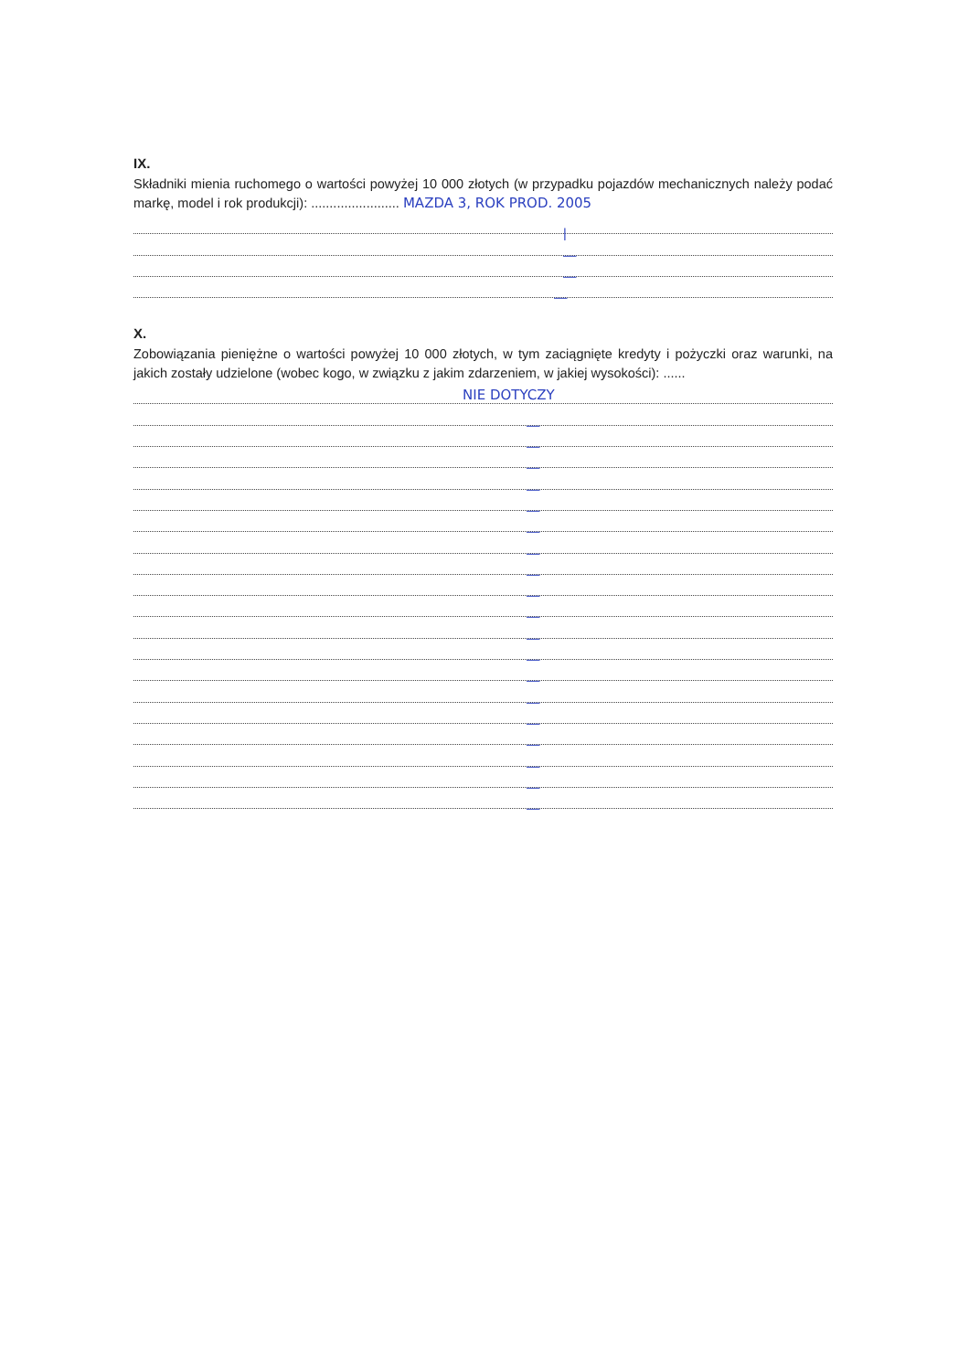IX.
Składniki mienia ruchomego o wartości powyżej 10 000 złotych (w przypadku pojazdów mechanicznych należy podać markę, model i rok produkcji): ........................ MAZDA 3, ROK PROD. 2005
|
—
—
—
X.
Zobowiązania pieniężne o wartości powyżej 10 000 złotych, w tym zaciągnięte kredyty i pożyczki oraz warunki, na jakich zostały udzielone (wobec kogo, w związku z jakim zdarzeniem, w jakiej wysokości): ......
NIE DOTYCZY
—
—
—
—
—
—
—
—
—
—
—
—
—
—
—
—
—
—
—